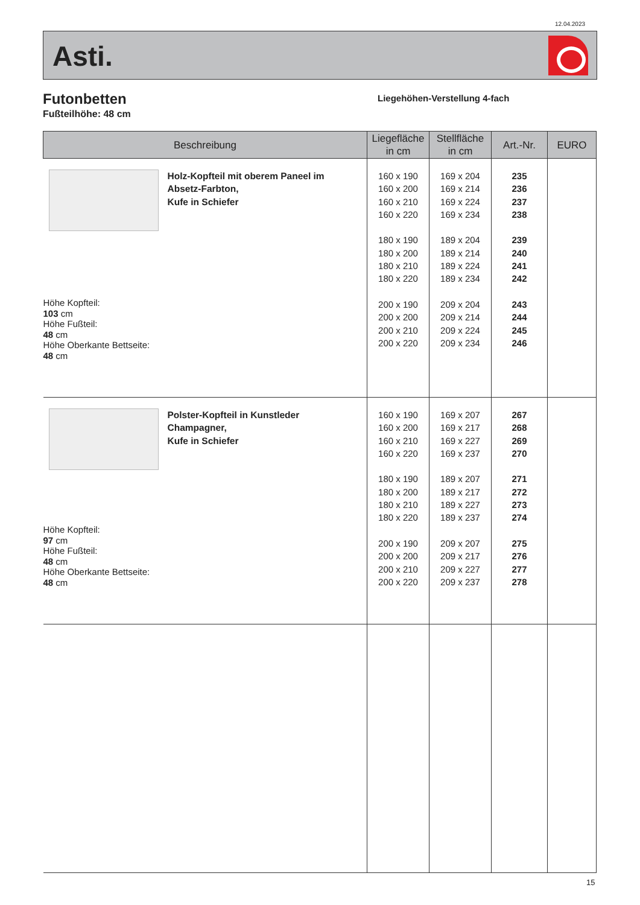12.04.2023
Asti.
Futonbetten
Fußteilhöhe: 48 cm
Liegehöhen-Verstellung 4-fach
| Beschreibung | Liegefläche in cm | Stellfläche in cm | Art.-Nr. | EURO |
| --- | --- | --- | --- | --- |
| Holz-Kopfteil mit oberem Paneel im Absetz-Farbton, Kufe in Schiefer Höhe Kopfteil: 103 cm Höhe Fußteil: 48 cm Höhe Oberkante Bettseite: 48 cm | 160 x 190 160 x 200 160 x 210 160 x 220 180 x 190 180 x 200 180 x 210 180 x 220 200 x 190 200 x 200 200 x 210 200 x 220 | 169 x 204 169 x 214 169 x 224 169 x 234 189 x 204 189 x 214 189 x 224 189 x 234 209 x 204 209 x 214 209 x 224 209 x 234 | 235 236 237 238 239 240 241 242 243 244 245 246 | |
| Polster-Kopfteil in Kunstleder Champagner, Kufe in Schiefer Höhe Kopfteil: 97 cm Höhe Fußteil: 48 cm Höhe Oberkante Bettseite: 48 cm | 160 x 190 160 x 200 160 x 210 160 x 220 180 x 190 180 x 200 180 x 210 180 x 220 200 x 190 200 x 200 200 x 210 200 x 220 | 169 x 207 169 x 217 169 x 227 169 x 237 189 x 207 189 x 217 189 x 227 189 x 237 209 x 207 209 x 217 209 x 227 209 x 237 | 267 268 269 270 271 272 273 274 275 276 277 278 | |
15